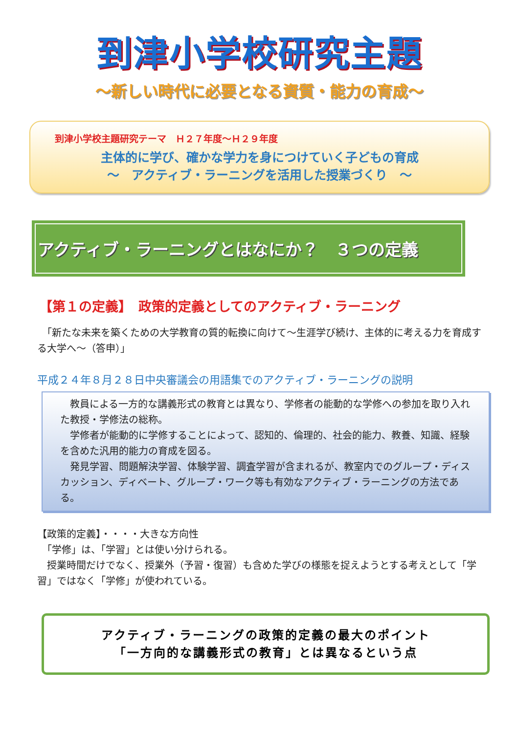到津小学校研究主題
～新しい時代に必要となる資質・能力の育成～
到津小学校主題研究テーマ　Ｈ２７年度～Ｈ２９年度
主体的に学び、確かな学力を身につけていく子どもの育成
～　アクティブ・ラーニングを活用した授業づくり　～
アクティブ・ラーニングとはなにか？　３つの定義
【第１の定義】　政策的定義としてのアクティブ・ラーニング
　「新たな未来を築くための大学教育の質的転換に向けて～生涯学び続け、主体的に考える力を育成する大学へ～（答申）」
平成２４年８月２８日中央審議会の用語集でのアクティブ・ラーニングの説明
　教員による一方的な講義形式の教育とは異なり、学修者の能動的な学修への参加を取り入れた教授・学修法の総称。
　学修者が能動的に学修することによって、認知的、倫理的、社会的能力、教養、知識、経験を含めた汎用的能力の育成を図る。
　発見学習、問題解決学習、体験学習、調査学習が含まれるが、教室内でのグループ・ディスカッション、ディベート、グループ・ワーク等も有効なアクティブ・ラーニングの方法である。
【政策的定義】・・・・大きな方向性
　「学修」は、「学習」とは使い分けられる。
　授業時間だけでなく、授業外（予習・復習）も含めた学びの様態を捉えようとする考えとして「学習」ではなく「学修」が使われている。
アクティブ・ラーニングの政策的定義の最大のポイント
「一方向的な講義形式の教育」とは異なるという点